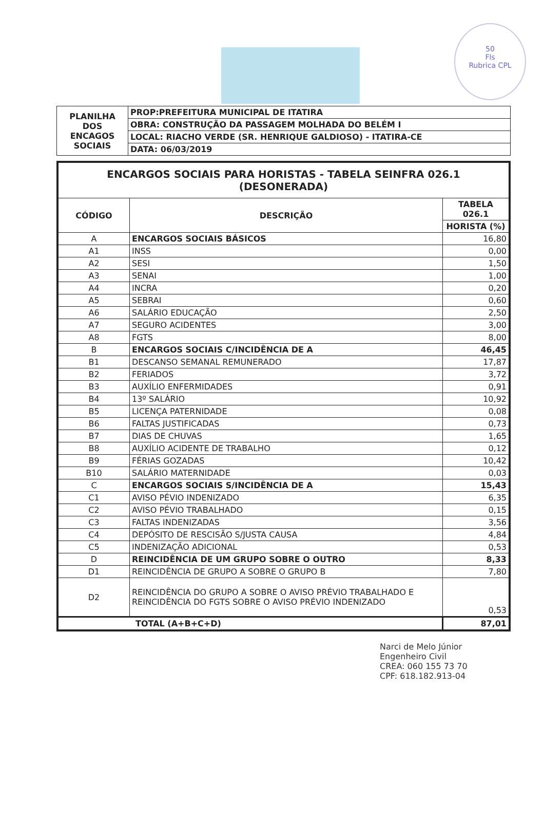50
Fls
Rubrica CPL
| PLANILHA DOS ENCAGOS SOCIAIS | PROP:PREFEITURA MUNICIPAL DE ITATIRA |
| | OBRA: CONSTRUÇÃO DA PASSAGEM MOLHADA DO BELÉM I |
| | LOCAL: RIACHO VERDE (SR. HENRIQUE GALDIOSO) - ITATIRA-CE |
| | DATA: 06/03/2019 |
| ENCARGOS SOCIAIS PARA HORISTAS - TABELA SEINFRA 026.1 (DESONERADA) | | |
| --- | --- | --- |
| CÓDIGO | DESCRIÇÃO | TABELA 026.1 |
| | | HORISTA (%) |
| A | ENCARGOS SOCIAIS BÁSICOS | 16,80 |
| A1 | INSS | 0,00 |
| A2 | SESI | 1,50 |
| A3 | SENAI | 1,00 |
| A4 | INCRA | 0,20 |
| A5 | SEBRAI | 0,60 |
| A6 | SALÁRIO EDUCAÇÃO | 2,50 |
| A7 | SEGURO ACIDENTES | 3,00 |
| A8 | FGTS | 8,00 |
| B | ENCARGOS SOCIAIS C/INCIDÊNCIA DE A | 46,45 |
| B1 | DESCANSO SEMANAL REMUNERADO | 17,87 |
| B2 | FERIADOS | 3,72 |
| B3 | AUXÍLIO ENFERMIDADES | 0,91 |
| B4 | 13º SALÁRIO | 10,92 |
| B5 | LICENÇA PATERNIDADE | 0,08 |
| B6 | FALTAS JUSTIFICADAS | 0,73 |
| B7 | DIAS DE CHUVAS | 1,65 |
| B8 | AUXÍLIO ACIDENTE DE TRABALHO | 0,12 |
| B9 | FÉRIAS GOZADAS | 10,42 |
| B10 | SALÁRIO MATERNIDADE | 0,03 |
| C | ENCARGOS SOCIAIS S/INCIDÊNCIA DE A | 15,43 |
| C1 | AVISO PÉVIO INDENIZADO | 6,35 |
| C2 | AVISO PÉVIO TRABALHADO | 0,15 |
| C3 | FALTAS INDENIZADAS | 3,56 |
| C4 | DEPÓSITO DE RESCISÃO S/JUSTA CAUSA | 4,84 |
| C5 | INDENIZAÇÃO ADICIONAL | 0,53 |
| D | REINCIDÊNCIA DE UM GRUPO SOBRE O OUTRO | 8,33 |
| D1 | REINCIDÊNCIA DE GRUPO A SOBRE O GRUPO B | 7,80 |
| D2 | REINCIDÊNCIA DO GRUPO A SOBRE O AVISO PRÉVIO TRABALHADO E REINCIDÊNCIA DO FGTS SOBRE O AVISO PRÉVIO INDENIZADO | 0,53 |
| TOTAL (A+B+C+D) | | 87,01 |
Narci de Melo Júnior
Engenheiro Civil
CREA: 060 155 73 70
CPF: 618.182.913-04